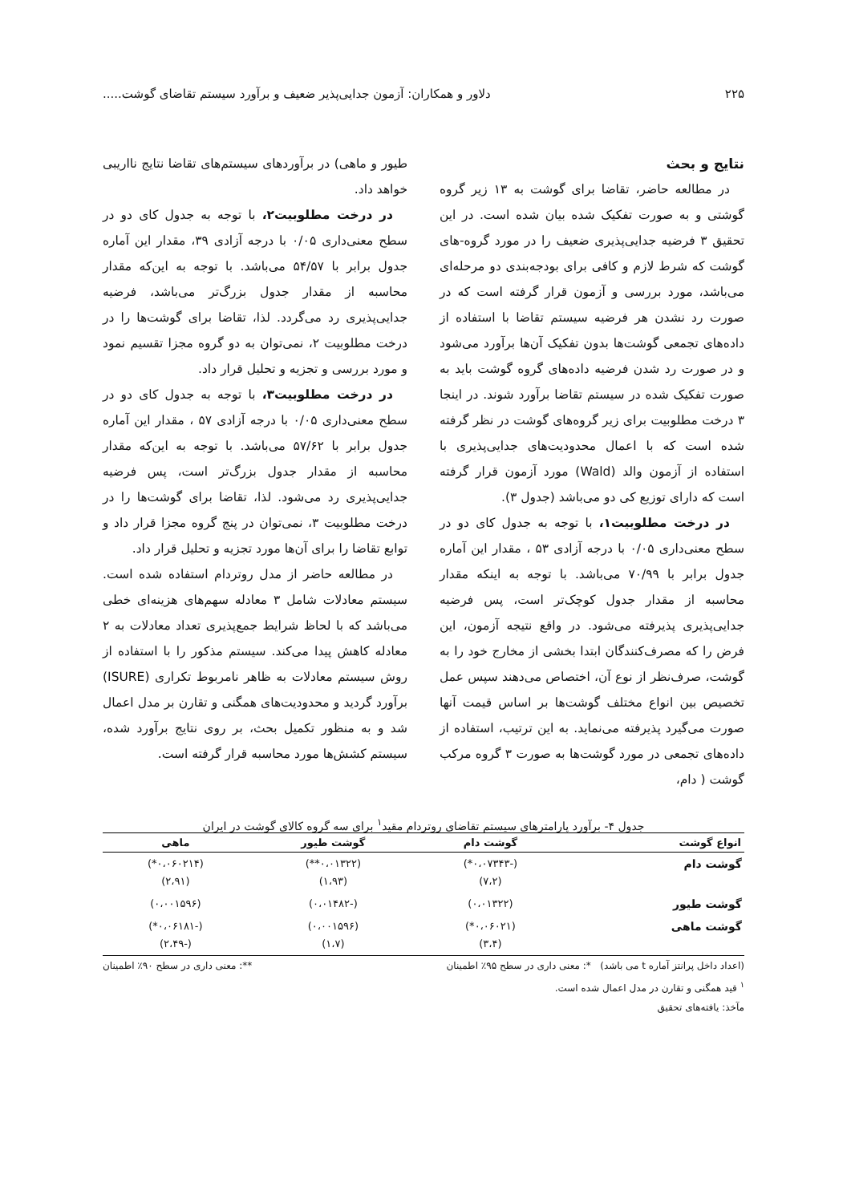۲۲۵ دلاور و همکاران: آزمون جدایی‌پذیر ضعیف و برآورد سیستم تقاضای گوشت.....
نتایج و بحث
در مطالعه حاضر، تقاضا برای گوشت به ۱۳ زیر گروه گوشتی و به صورت تفکیک شده بیان شده است. در این تحقیق ۳ فرضیه جدایی‌پذیری ضعیف را در مورد گروه-های گوشت که شرط لازم و کافی برای بودجه‌بندی دو مرحله‌ای می‌باشد، مورد بررسی و آزمون قرار گرفته است که در صورت رد نشدن هر فرضیه سیستم تقاضا با استفاده از داده‌های تجمعی گوشت‌ها بدون تفکیک آن‌ها برآورد می‌شود و در صورت رد شدن فرضیه داده‌های گروه گوشت باید به صورت تفکیک شده در سیستم تقاضا برآورد شوند. در اینجا ۳ درخت مطلوبیت برای زیر گروه‌های گوشت در نظر گرفته شده است که با اعمال محدودیت‌های جدایی‌پذیری با استفاده از آزمون والد (Wald) مورد آزمون قرار گرفته است که دارای توزیع کی دو می‌باشد (جدول ۳).
در درخت مطلوبیت۱، با توجه به جدول کای دو در سطح معنی‌داری ۰/۰۵ با درجه آزادی ۵۳ ، مقدار این آماره جدول برابر با ۷۰/۹۹ می‌باشد. با توجه به اینکه مقدار محاسبه از مقدار جدول کوچک‌تر است، پس فرضیه جدایی‌پذیری پذیرفته می‌شود. در واقع نتیجه آزمون، این فرض را که مصرف‌کنندگان ابتدا بخشی از مخارج خود را به گوشت، صرف‌نظر از نوع آن، اختصاص می‌دهند سپس عمل تخصیص بین انواع مختلف گوشت‌ها بر اساس قیمت آنها صورت می‌گیرد پذیرفته می‌نماید. به این ترتیب، استفاده از داده‌های تجمعی در مورد گوشت‌ها به صورت ۳ گروه مرکب گوشت ( دام،
طیور و ماهی) در برآوردهای سیستم‌های تقاضا نتایج نااریبی خواهد داد.
در درخت مطلوبیت۲، با توجه به جدول کای دو در سطح معنی‌داری ۰/۰۵ با درجه آزادی ۳۹، مقدار این آماره جدول برابر با ۵۴/۵۷ می‌باشد. با توجه به این‌که مقدار محاسبه از مقدار جدول بزرگ‌تر می‌باشد، فرضیه جدایی‌پذیری رد می‌گردد. لذا، تقاضا برای گوشت‌ها را در درخت مطلوبیت ۲، نمی‌توان به دو گروه مجزا تقسیم نمود و مورد بررسی و تجزیه و تحلیل قرار داد.
در درخت مطلوبیت۳، با توجه به جدول کای دو در سطح معنی‌داری ۰/۰۵ با درجه آزادی ۵۷ ، مقدار این آماره جدول برابر با ۵۷/۶۲ می‌باشد. با توجه به این‌که مقدار محاسبه از مقدار جدول بزرگ‌تر است، پس فرضیه جدایی‌پذیری رد می‌شود. لذا، تقاضا برای گوشت‌ها را در درخت مطلوبیت ۳، نمی‌توان در پنج گروه مجزا قرار داد و توابع تقاضا را برای آن‌ها مورد تجزیه و تحلیل قرار داد.
در مطالعه حاضر از مدل روتردام استفاده شده است. سیستم معادلات شامل ۳ معادله سهم‌های هزینه‌ای خطی می‌باشد که با لحاظ شرایط جمع‌پذیری تعداد معادلات به ۲ معادله کاهش پیدا می‌کند. سیستم مذکور را با استفاده از روش سیستم معادلات به ظاهر نامربوط تکراری (ISURE) برآورد گردید و محدودیت‌های همگنی و تقارن بر مدل اعمال شد و به منظور تکمیل بحث، بر روی نتایج برآورد شده، سیستم کشش‌ها مورد محاسبه قرار گرفته است.
جدول ۴- برآورد پارامترهای سیستم تقاضای روتردام مقید<sup>۱</sup> برای سه گروه کالای گوشت در ایران
| انواع گوشت | گوشت دام | گوشت طیور | ماهی |
| --- | --- | --- | --- |
| گوشت دام | (-۰،۰۷۳۴۳*) (۷،۲) | (۰،۰۱۳۲۲**) (۱،۹۳) | (۰،۰۶۰۲۱۴*) (۲،۹۱) |
| گوشت طیور | (۰،۰۱۳۲۲) | (-۰،۰۱۴۸۲) | (۰،۰۰۱۵۹۶) |
| گوشت ماهی | (۰،۰۶۰۲۱*) (۳،۴) | (۰،۰۰۱۵۹۶) (۱،۷) | (-۰،۰۶۱۸۱*) (-۲،۴۹) |
(اعداد داخل پرانتز آماره t می باشد) *: معنی داری در سطح ۹۵٪ اطمینان **: معنی داری در سطح ۹۰٪ اطمینان
<sup>۱</sup> قید همگنی و تقارن در مدل اعمال شده است.
مآخذ: یافته‌های تحقیق